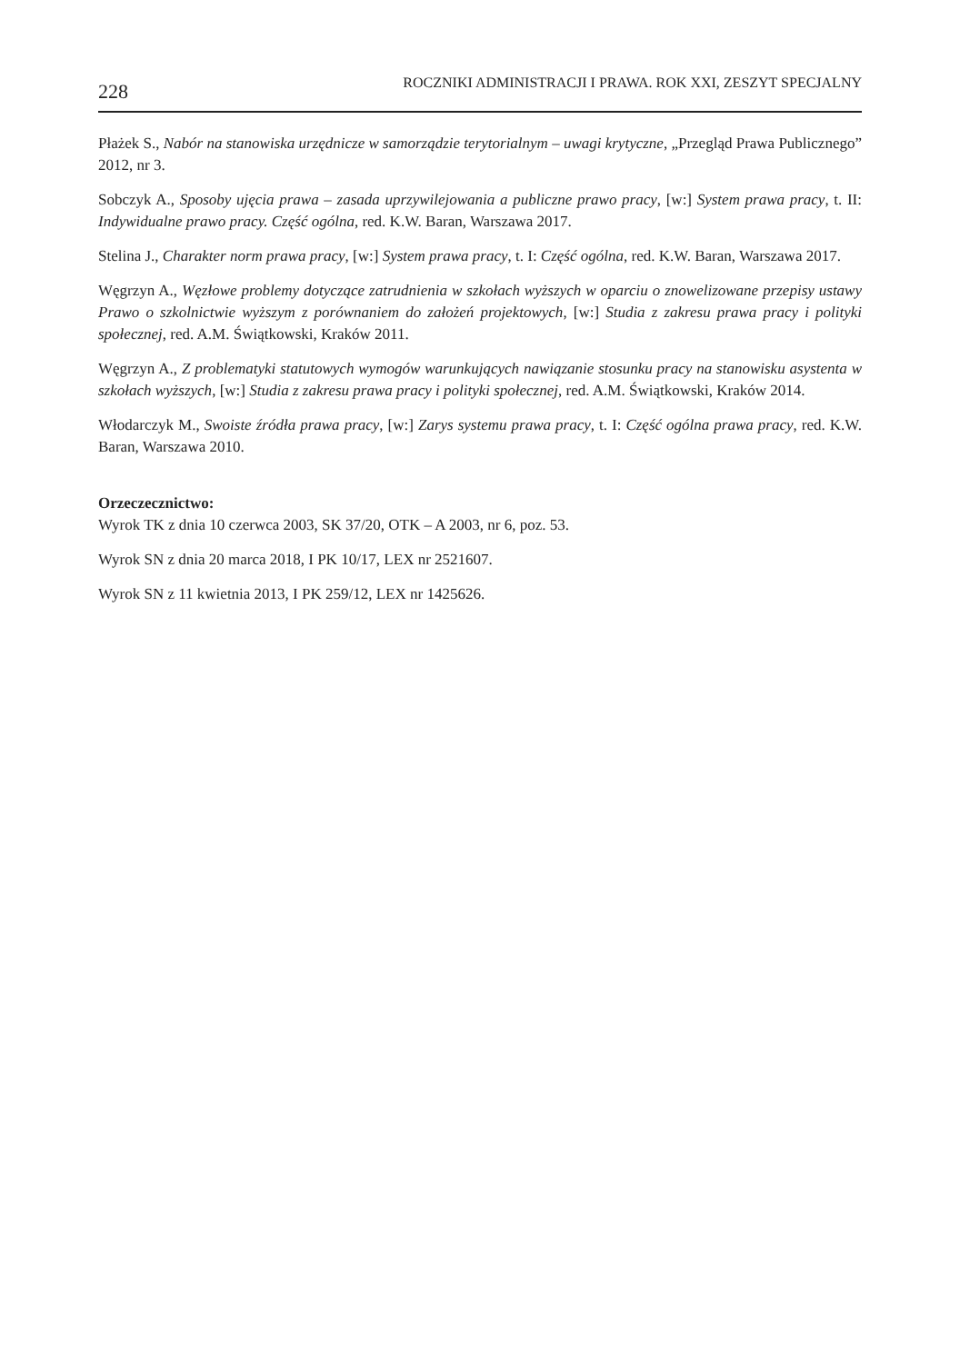228 ROCZNIKI ADMINISTRACJI I PRAWA. ROK XXI, ZESZYT SPECJALNY
Płażek S., Nabór na stanowiska urzędnicze w samorządzie terytorialnym – uwagi krytyczne, „Przegląd Prawa Publicznego” 2012, nr 3.
Sobczyk A., Sposoby ujęcia prawa – zasada uprzywilejowania a publiczne prawo pracy, [w:] System prawa pracy, t. II: Indywidualne prawo pracy. Część ogólna, red. K.W. Baran, Warszawa 2017.
Stelina J., Charakter norm prawa pracy, [w:] System prawa pracy, t. I: Część ogólna, red. K.W. Baran, Warszawa 2017.
Węgrzyn A., Węzłowe problemy dotyczące zatrudnienia w szkołach wyższych w oparciu o znowelizowane przepisy ustawy Prawo o szkolnictwie wyższym z porównaniem do założeń projektowych, [w:] Studia z zakresu prawa pracy i polityki społecznej, red. A.M. Świątkowski, Kraków 2011.
Węgrzyn A., Z problematyki statutowych wymogów warunkujących nawiązanie stosunku pracy na stanowisku asystenta w szkołach wyższych, [w:] Studia z zakresu prawa pracy i polityki społecznej, red. A.M. Świątkowski, Kraków 2014.
Włodarczyk M., Swoiste źródła prawa pracy, [w:] Zarys systemu prawa pracy, t. I: Część ogólna prawa pracy, red. K.W. Baran, Warszawa 2010.
Orzeczecznictwo:
Wyrok TK z dnia 10 czerwca 2003, SK 37/20, OTK – A 2003, nr 6, poz. 53.
Wyrok SN z dnia 20 marca 2018, I PK 10/17, LEX nr 2521607.
Wyrok SN z 11 kwietnia 2013, I PK 259/12, LEX nr 1425626.